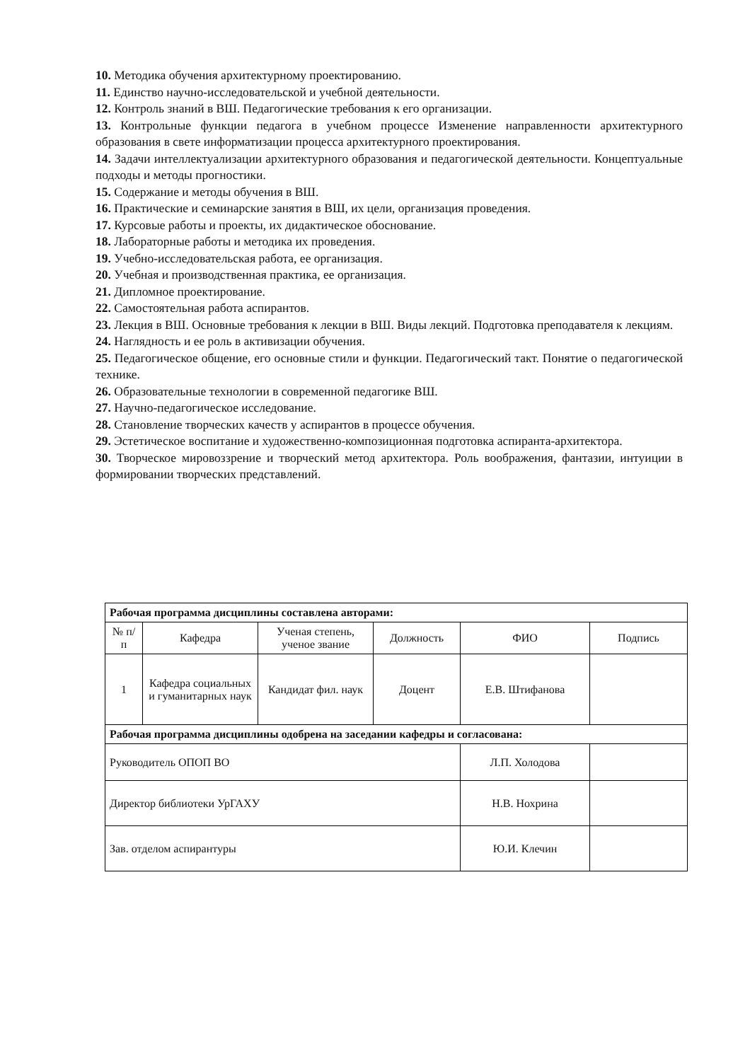10. Методика обучения архитектурному проектированию.
11. Единство научно-исследовательской и учебной деятельности.
12. Контроль знаний в ВШ. Педагогические требования к его организации.
13. Контрольные функции педагога в учебном процессе Изменение направленности архитектурного образования в свете информатизации процесса архитектурного проектирования.
14. Задачи интеллектуализации архитектурного образования и педагогической деятельности. Концептуальные подходы и методы прогностики.
15. Содержание и методы обучения в ВШ.
16. Практические и семинарские занятия в ВШ, их цели, организация проведения.
17. Курсовые работы и проекты, их дидактическое обоснование.
18. Лабораторные работы и методика их проведения.
19. Учебно-исследовательская работа, ее организация.
20. Учебная и производственная практика, ее организация.
21. Дипломное проектирование.
22. Самостоятельная работа аспирантов.
23. Лекция в ВШ. Основные требования к лекции в ВШ. Виды лекций. Подготовка преподавателя к лекциям.
24. Наглядность и ее роль в активизации обучения.
25. Педагогическое общение, его основные стили и функции. Педагогический такт. Понятие о педагогической технике.
26. Образовательные технологии в современной педагогике ВШ.
27. Научно-педагогическое исследование.
28. Становление творческих качеств у аспирантов в процессе обучения.
29. Эстетическое воспитание и художественно-композиционная подготовка аспиранта-архитектора.
30. Творческое мировоззрение и творческий метод архитектора. Роль воображения, фантазии, интуиции в формировании творческих представлений.
| Рабочая программа дисциплины составлена авторами: | | | | | |
| № п/п | Кафедра | Ученая степень, ученое звание | Должность | ФИО | Подпись |
| 1 | Кафедра социальных и гуманитарных наук | Кандидат фил. наук | Доцент | Е.В. Штифанова | |
| Рабочая программа дисциплины одобрена на заседании кафедры и согласована: | | | | | |
| Руководитель ОПОП ВО | | | | Л.П. Холодова | |
| Директор библиотеки УрГАХУ | | | | Н.В. Нохрина | |
| Зав. отделом аспирантуры | | | | Ю.И. Клечин | |